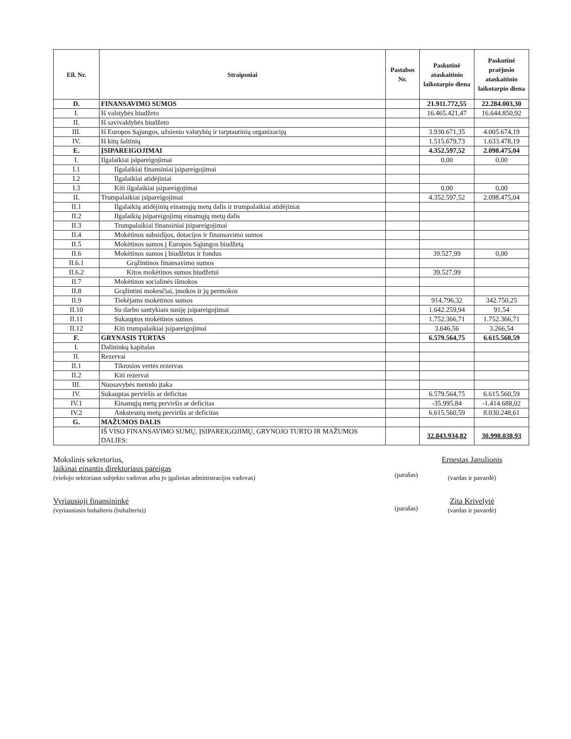| Eil. Nr. | Straipsniai | Pastabos Nr. | Paskutinė ataskaitinio laikotarpio diena | Paskutinė praėjusio ataskaitinio laikotarpio diena |
| --- | --- | --- | --- | --- |
| D. | FINANSAVIMO SUMOS | | 21.911.772,55 | 22.284.003,30 |
| I. | Iš valstybės biudžeto | | 16.465.421,47 | 16.644.850,92 |
| II. | Iš savivaldybės biudžeto | | | |
| III. | Iš Europos Sąjungos, užsienio valstybių ir tarptautinių organizacijų | | 3.930.671,35 | 4.005.674,19 |
| IV. | Iš kitų šaltinių | | 1.515.679,73 | 1.633.478,19 |
| E. | ĮSIPAREIGOJIMAI | | 4.352.597,52 | 2.098.475,04 |
| I. | Ilgalaikiai įsipareigojimai | | 0,00 | 0,00 |
| I.1 | Ilgalaikiai finansiniai įsipareigojimai | | | |
| I.2 | Ilgalaikiai atidėjiniai | | | |
| I.3 | Kiti ilgalaikiai įsipareigojimai | | 0,00 | 0,00 |
| II. | Trumpalaikiai įsipareigojimai | | 4.352.597,52 | 2.098.475,04 |
| II.1 | Ilgalaikių atidėjinių einamųjų metų dalis ir trumpalaikiai atidėjiniai | | | |
| II.2 | Ilgalaikių įsipareigojimų einamųjų metų dalis | | | |
| II.3 | Trumpalaikiai finansiniai įsipareigojimai | | | |
| II.4 | Mokėtinos subsidijos, dotacijos ir finansavimo sumos | | | |
| II.5 | Mokėtinos sumos į Europos Sąjungos biudžetą | | | |
| II.6 | Mokėtinos sumos į biudžetus ir fondus | | 39.527,99 | 0,00 |
| II.6.1 | Grąžintinos finansavimo sumos | | | |
| II.6.2 | Kitos mokėtinos sumos biudžetui | | 39.527,99 | |
| II.7 | Mokėtinos socialinės išmokos | | | |
| II.8 | Grąžintini mokesčiai, įmokos ir jų permokos | | | |
| II.9 | Tiekėjams mokėtinos sumos | | 914.796,32 | 342.750,25 |
| II.10 | Su darbo santykiais susiję įsipareigojimai | | 1.642.259,94 | 91,54 |
| II.11 | Sukauptos mokėtinos sumos | | 1.752.366,71 | 1.752.366,71 |
| II.12 | Kiti trumpalaikiai įsipareigojimai | | 3.646,56 | 3.266,54 |
| F. | GRYNASIS TURTAS | | 6.579.564,75 | 6.615.560,59 |
| I. | Dalininkų kapitalas | | | |
| II. | Rezervai | | | |
| II.1 | Tikrosios vertės rezervas | | | |
| II.2 | Kiti rezervai | | | |
| III. | Nuosavybės metodo įtaka | | | |
| IV. | Sukauptas perviršis ar deficitas | | 6.579.564,75 | 6.615.560,59 |
| IV.1 | Einamųjų metų perviršis ar deficitas | | -35.995,84 | -1.414.688,02 |
| IV.2 | Ankstesnių metų perviršis ar deficitas | | 6.615.560,59 | 8.030.248,61 |
| G. | MAŽUMOS DALIS | | | |
| | IŠ VISO FINANSAVIMO SUMŲ, ĮSIPAREIGOJIMŲ, GRYNOJO TURTO IR MAŽUMOS DALIES: | | 32.843.934,82 | 30.998.038,93 |
Mokslinis sekretorius,
laikinai einantis direktoriaus pareigas
(viešojo sektoriaus subjekto vadovas arba jo įgaliotas administracijos vadovas)
(parašas)
Ernestas Janulionis
(vardas ir pavardė)
Vyriausioji finansininkė
(vyriausiasis buhalteris (buhalteris))
(parašas)
Zita Krivelytė
(vardas ir pavardė)